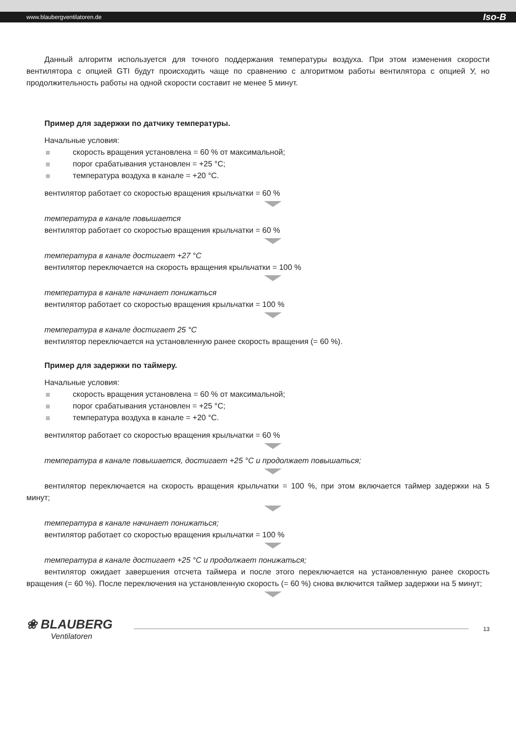www.blaubergventilatoren.de Iso-B
Данный алгоритм используется для точного поддержания температуры воздуха. При этом изменения скорости вентилятора с опцией GTI будут происходить чаще по сравнению с алгоритмом работы вентилятора с опцией У, но продолжительность работы на одной скорости составит не менее 5 минут.
Пример для задержки по датчику температуры.
Начальные условия:
скорость вращения установлена = 60 % от максимальной;
порог срабатывания установлен = +25 °C;
температура воздуха в канале = +20 °C.
вентилятор работает со скоростью вращения крыльчатки = 60 %
температура в канале повышается
вентилятор работает со скоростью вращения крыльчатки = 60 %
температура в канале достигает +27 °C
вентилятор переключается на скорость вращения крыльчатки = 100 %
температура в канале начинает понижаться
вентилятор работает со скоростью вращения крыльчатки = 100 %
температура в канале достигает 25 °C
вентилятор переключается на установленную ранее скорость вращения (= 60 %).
Пример для задержки по таймеру.
Начальные условия:
скорость вращения установлена = 60 % от максимальной;
порог срабатывания установлен = +25 °C;
температура воздуха в канале = +20 °C.
вентилятор работает со скоростью вращения крыльчатки = 60 %
температура в канале повышается, достигает +25 °C и продолжает повышаться;
вентилятор переключается на скорость вращения крыльчатки = 100 %, при этом включается таймер задержки на 5 минут;
температура в канале начинает понижаться;
вентилятор работает со скоростью вращения крыльчатки = 100 %
температура в канале достигает +25 °C и продолжает понижаться;
вентилятор ожидает завершения отсчета таймера и после этого переключается на установленную ранее скорость вращения (= 60 %). После переключения на установленную скорость (= 60 %) снова включится таймер задержки на 5 минут;
❀ BLAUBERG
Ventilatoren
13